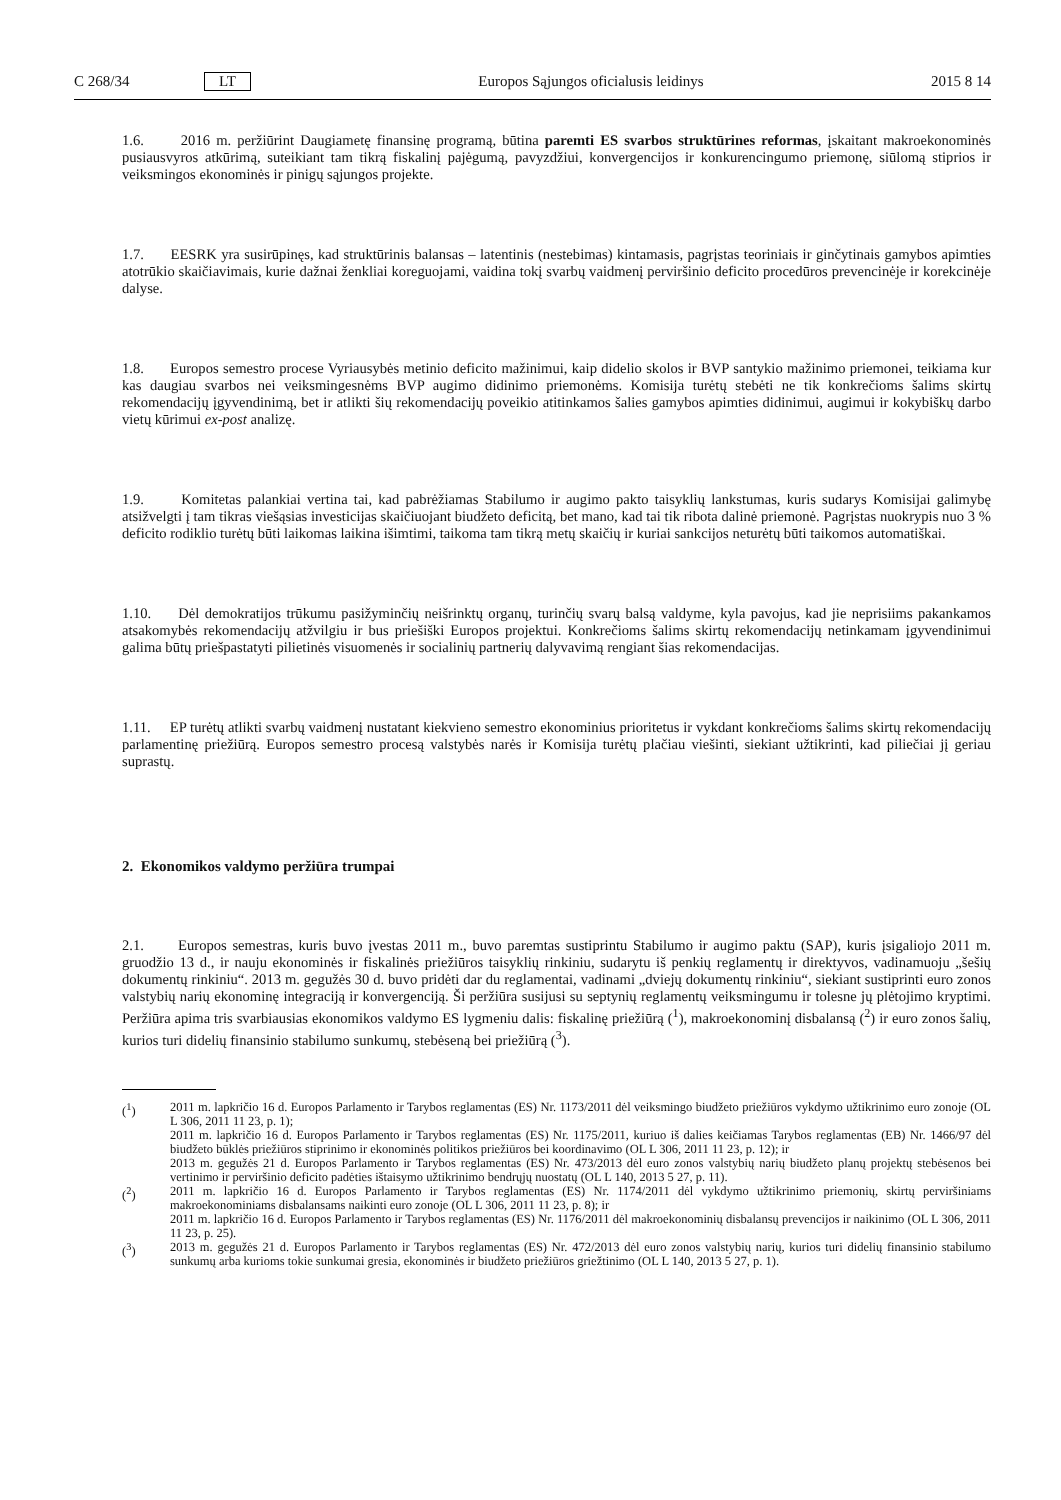C 268/34 LT Europos Sąjungos oficialusis leidinys 2015 8 14
1.6. 2016 m. peržiūrint Daugiametę finansinę programą, būtina paremti ES svarbos struktūrines reformas, įskaitant makroekonominės pusiausvyros atkūrimą, suteikiant tam tikrą fiskalinį pajėgumą, pavyzdžiui, konvergencijos ir konkurencingumo priemonę, siūlomą stiprios ir veiksmingos ekonominės ir pinigų sąjungos projekte.
1.7. EESRK yra susirūpinęs, kad struktūrinis balansas – latentinis (nestebimas) kintamasis, pagrįstas teoriniais ir ginčytinais gamybos apimties atotrūkio skaičiavimais, kurie dažnai ženkliai koreguojami, vaidina tokį svarbų vaidmenį perviršinio deficito procedūros prevencinėje ir korekcinėje dalyse.
1.8. Europos semestro procese Vyriausybės metinio deficito mažinimui, kaip didelio skolos ir BVP santykio mažinimo priemonei, teikiama kur kas daugiau svarbos nei veiksmingesnėms BVP augimo didinimo priemonėms. Komisija turėtų stebėti ne tik konkrečioms šalims skirtų rekomendacijų įgyvendinimą, bet ir atlikti šių rekomendacijų poveikio atitinkamos šalies gamybos apimties didinimui, augimui ir kokybiškų darbo vietų kūrimui ex-post analizę.
1.9. Komitetas palankiai vertina tai, kad pabrėžiamas Stabilumo ir augimo pakto taisyklių lankstumas, kuris sudarys Komisijai galimybę atsižvelgti į tam tikras viešąsias investicijas skaičiuojant biudžeto deficitą, bet mano, kad tai tik ribota dalinė priemonė. Pagrįstas nuokrypis nuo 3 % deficito rodiklio turėtų būti laikomas laikina išimtimi, taikoma tam tikrą metų skaičių ir kuriai sankcijos neturėtų būti taikomos automatiškai.
1.10. Dėl demokratijos trūkumu pasižyminčių neišrinktų organų, turinčių svarų balsą valdyme, kyla pavojus, kad jie neprisiims pakankamos atsakomybės rekomendacijų atžvilgiu ir bus priešiški Europos projektui. Konkrečioms šalims skirtų rekomendacijų netinkamam įgyvendinimui galima būtų priešpastatyti pilietinės visuomenės ir socialinių partnerių dalyvavimą rengiant šias rekomendacijas.
1.11. EP turėtų atlikti svarbų vaidmenį nustatant kiekvieno semestro ekonominius prioritetus ir vykdant konkrečioms šalims skirtų rekomendacijų parlamentinę priežiūrą. Europos semestro procesą valstybės narės ir Komisija turėtų plačiau viešinti, siekiant užtikrinti, kad piliečiai jį geriau suprastų.
2. Ekonomikos valdymo peržiūra trumpai
2.1. Europos semestras, kuris buvo įvestas 2011 m., buvo paremtas sustiprintu Stabilumo ir augimo paktu (SAP), kuris įsigaliojo 2011 m. gruodžio 13 d., ir nauju ekonominės ir fiskalinės priežiūros taisyklių rinkiniu, sudarytu iš penkių reglamentų ir direktyvos, vadinamuoju „šešių dokumentų rinkiniu“. 2013 m. gegužės 30 d. buvo pridėti dar du reglamentai, vadinami „dviejų dokumentų rinkiniu“, siekiant sustiprinti euro zonos valstybių narių ekonominę integraciją ir konvergenciją. Ši peržiūra susijusi su septynių reglamentų veiksmingumu ir tolesne jų plėtojimo kryptimi. Peržiūra apima tris svarbiausias ekonomikos valdymo ES lygmeniu dalis: fiskalinę priežiūrą (<sup>1</sup>), makroekonominį disbalansą (<sup>2</sup>) ir euro zonos šalių, kurios turi didelių finansinio stabilumo sunkumų, stebėseną bei priežiūrą (<sup>3</sup>).
(<sup>1</sup>)
2011 m. lapkričio 16 d. Europos Parlamento ir Tarybos reglamentas (ES) Nr. 1173/2011 dėl veiksmingo biudžeto priežiūros vykdymo užtikrinimo euro zonoje (OL L 306, 2011 11 23, p. 1);
2011 m. lapkričio 16 d. Europos Parlamento ir Tarybos reglamentas (ES) Nr. 1175/2011, kuriuo iš dalies keičiamas Tarybos reglamentas (EB) Nr. 1466/97 dėl biudžeto būklės priežiūros stiprinimo ir ekonominės politikos priežiūros bei koordinavimo (OL L 306, 2011 11 23, p. 12); ir
2013 m. gegužės 21 d. Europos Parlamento ir Tarybos reglamentas (ES) Nr. 473/2013 dėl euro zonos valstybių narių biudžeto planų projektų stebėsenos bei vertinimo ir perviršinio deficito padėties ištaisymo užtikrinimo bendrųjų nuostatų (OL L 140, 2013 5 27, p. 11).
(<sup>2</sup>)
2011 m. lapkričio 16 d. Europos Parlamento ir Tarybos reglamentas (ES) Nr. 1174/2011 dėl vykdymo užtikrinimo priemonių, skirtų perviršiniams makroekonominiams disbalansams naikinti euro zonoje (OL L 306, 2011 11 23, p. 8); ir
2011 m. lapkričio 16 d. Europos Parlamento ir Tarybos reglamentas (ES) Nr. 1176/2011 dėl makroekonominių disbalansų prevencijos ir naikinimo (OL L 306, 2011 11 23, p. 25).
(<sup>3</sup>)
2013 m. gegužės 21 d. Europos Parlamento ir Tarybos reglamentas (ES) Nr. 472/2013 dėl euro zonos valstybių narių, kurios turi didelių finansinio stabilumo sunkumų arba kurioms tokie sunkumai gresia, ekonominės ir biudžeto priežiūros griežtinimo (OL L 140, 2013 5 27, p. 1).